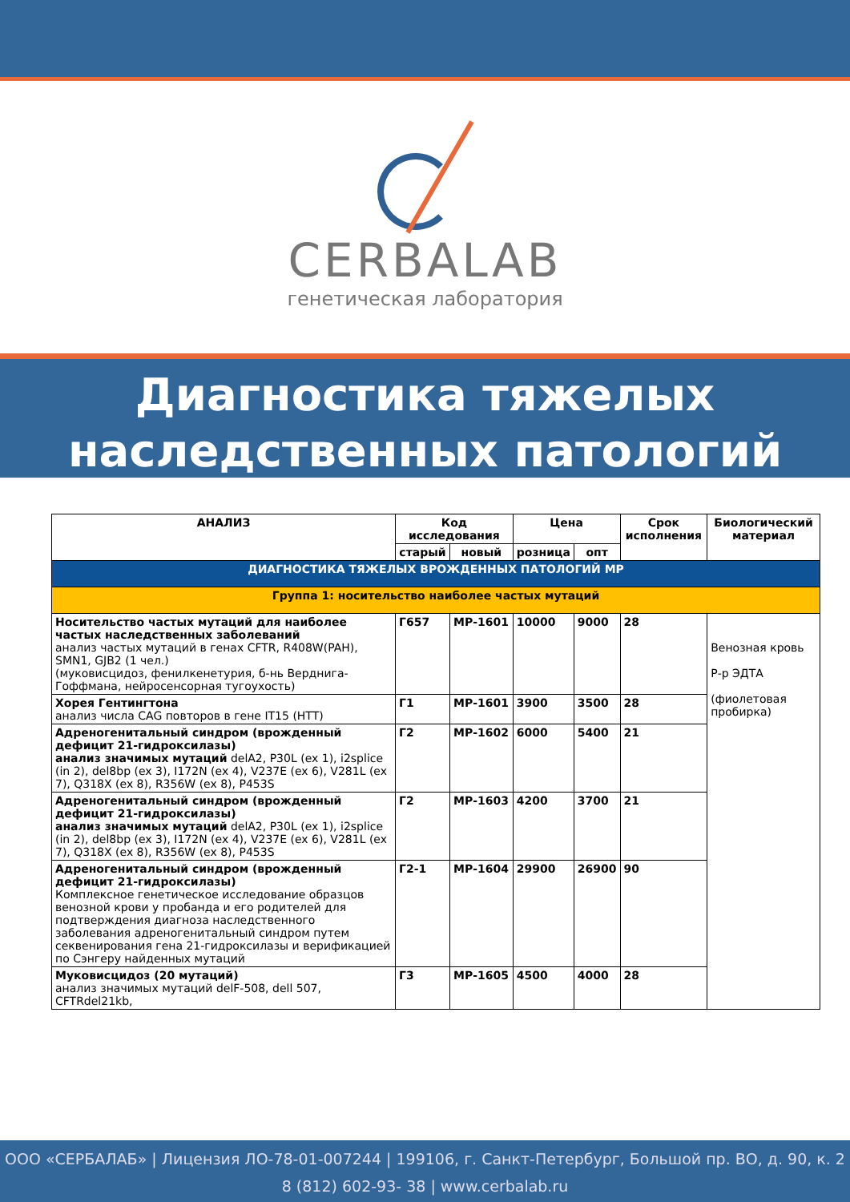CERBALAB
генетическая лаборатория
Диагностика тяжелых
наследственных патологий
| АНАЛИЗ | Код исследования | | Цена | | Срок исполнения | Биологический материал |
| --- | --- | --- | --- | --- | --- | --- |
| | старый | новый | розница | опт | | |
| ДИАГНОСТИКА ТЯЖЕЛЫХ ВРОЖДЕННЫХ ПАТОЛОГИЙ МР | | | | | | |
| Группа 1: носительство наиболее частых мутаций | | | | | | |
| Носительство частых мутаций для наиболее частых наследственных заболеваний анализ частых мутаций в генах CFTR, R408W(PAH), SMN1, GJB2 (1 чел.) (муковисцидоз, фенилкенетурия, б-нь Верднига-Гоффмана, нейросенсорная тугоухость) | Г657 | МР-1601 | 10000 | 9000 | 28 | Венозная кровь Р-р ЭДТА (фиолетовая пробирка) |
| Хорея Гентингтона анализ числа CAG повторов в гене IT15 (HTT) | Г1 | МР-1601 | 3900 | 3500 | 28 | |
| Адреногенитальный синдром (врожденный дефицит 21-гидроксилазы) анализ значимых мутаций delA2, P30L (ex 1), i2splice (in 2), del8bp (ex 3), I172N (ex 4), V237E (ex 6), V281L (ex 7), Q318X (ex 8), R356W (ex 8), P453S | Г2 | МР-1602 | 6000 | 5400 | 21 | |
| Адреногенитальный синдром (врожденный дефицит 21-гидроксилазы) анализ значимых мутаций delA2, P30L (ex 1), i2splice (in 2), del8bp (ex 3), I172N (ex 4), V237E (ex 6), V281L (ex 7), Q318X (ex 8), R356W (ex 8), P453S | Г2 | МР-1603 | 4200 | 3700 | 21 | |
| Адреногенитальный синдром (врожденный дефицит 21-гидроксилазы) Комплексное генетическое исследование образцов венозной крови у пробанда и его родителей для подтверждения диагноза наследственного заболевания адреногенитальный синдром путем секвенирования гена 21-гидроксилазы и верификацией по Сэнгеру найденных мутаций | Г2-1 | МР-1604 | 29900 | 26900 | 90 | |
| Муковисцидоз (20 мутаций) анализ значимых мутаций delF-508, dell 507, CFTRdel21kb, | Г3 | МР-1605 | 4500 | 4000 | 28 | |
ООО «СЕРБАЛАБ» | Лицензия ЛО-78-01-007244 | 199106, г. Санкт-Петербург, Большой пр. ВО, д. 90, к. 2
8 (812) 602-93- 38 | www.cerbalab.ru